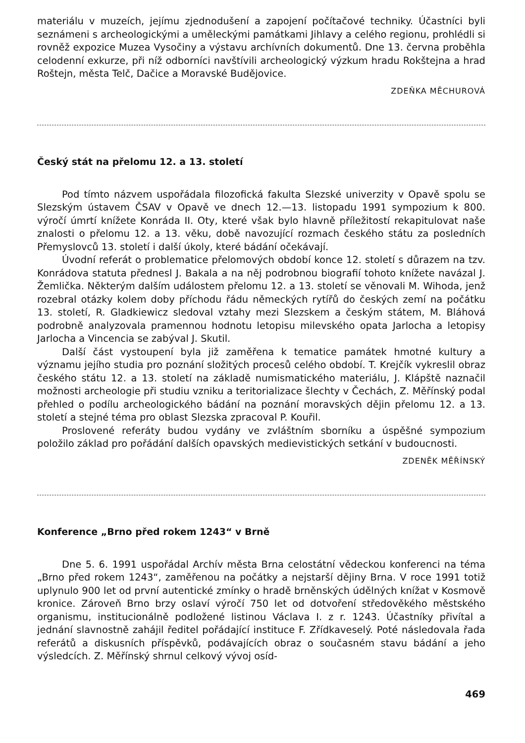materiálu v muzeích, jejímu zjednodušení a zapojení počítačové techniky. Účastníci byli seznámeni s archeologickými a uměleckými památkami Jihlavy a celého regionu, prohlédli si rovněž expozice Muzea Vysočiny a výstavu archívních dokumentů. Dne 13. června proběhla celodenní exkurze, při níž odborníci navštívili archeologický výzkum hradu Rokštejna a hrad Roštejn, města Telč, Dačice a Moravské Budějovice.
ZDEŇKA MĚCHUROVÁ
Český stát na přelomu 12. a 13. století
Pod tímto názvem uspořádala filozofická fakulta Slezské univerzity v Opavě spolu se Slezským ústavem ČSAV v Opavě ve dnech 12.—13. listopadu 1991 sympozium k 800. výročí úmrtí knížete Konráda II. Oty, které však bylo hlavně příležitostí rekapitulovat naše znalosti o přelomu 12. a 13. věku, době navozující rozmach českého státu za posledních Přemyslovců 13. století i další úkoly, které bádání očekávají.
Úvodní referát o problematice přelomových období konce 12. století s důrazem na tzv. Konrádova statuta přednesl J. Bakala a na něj podrobnou biografií tohoto knížete navázal J. Žemlička. Některým dalším událostem přelomu 12. a 13. století se věnovali M. Wihoda, jenž rozebral otázky kolem doby příchodu řádu německých rytířů do českých zemí na počátku 13. století, R. Gladkiewicz sledoval vztahy mezi Slezskem a českým státem, M. Bláhová podrobně analyzovala pramennou hodnotu letopisu milevského opata Jarlocha a letopisy Jarlocha a Vincencia se zabýval J. Skutil.
Další část vystoupení byla již zaměřena k tematice památek hmotné kultury a významu jejího studia pro poznání složitých procesů celého období. T. Krejčík vykreslil obraz českého státu 12. a 13. století na základě numismatického materiálu, J. Klápště naznačil možnosti archeologie při studiu vzniku a teritorializace šlechty v Čechách, Z. Měřínský podal přehled o podílu archeologického bádání na poznání moravských dějin přelomu 12. a 13. století a stejné téma pro oblast Slezska zpracoval P. Kouřil.
Proslovené referáty budou vydány ve zvláštním sborníku a úspěšné sympozium položilo základ pro pořádání dalších opavských medievistických setkání v budoucnosti.
ZDENĚK MĚŘÍNSKÝ
Konference „Brno před rokem 1243“ v Brně
Dne 5. 6. 1991 uspořádal Archív města Brna celostátní vědeckou konferenci na téma „Brno před rokem 1243“, zaměřenou na počátky a nejstarší dějiny Brna. V roce 1991 totiž uplynulo 900 let od první autentické zmínky o hradě brněnských údělných knížat v Kosmově kronice. Zároveň Brno brzy oslaví výročí 750 let od dotvoření středověkého městského organismu, institucionálně podložené listinou Václava I. z r. 1243. Účastníky přivítal a jednání slavnostně zahájil ředitel pořádající instituce F. Zřídkaveselý. Poté následovala řada referátů a diskusních příspěvků, podávajících obraz o současném stavu bádání a jeho výsledcích. Z. Měřínský shrnul celkový vývoj osíd-
469